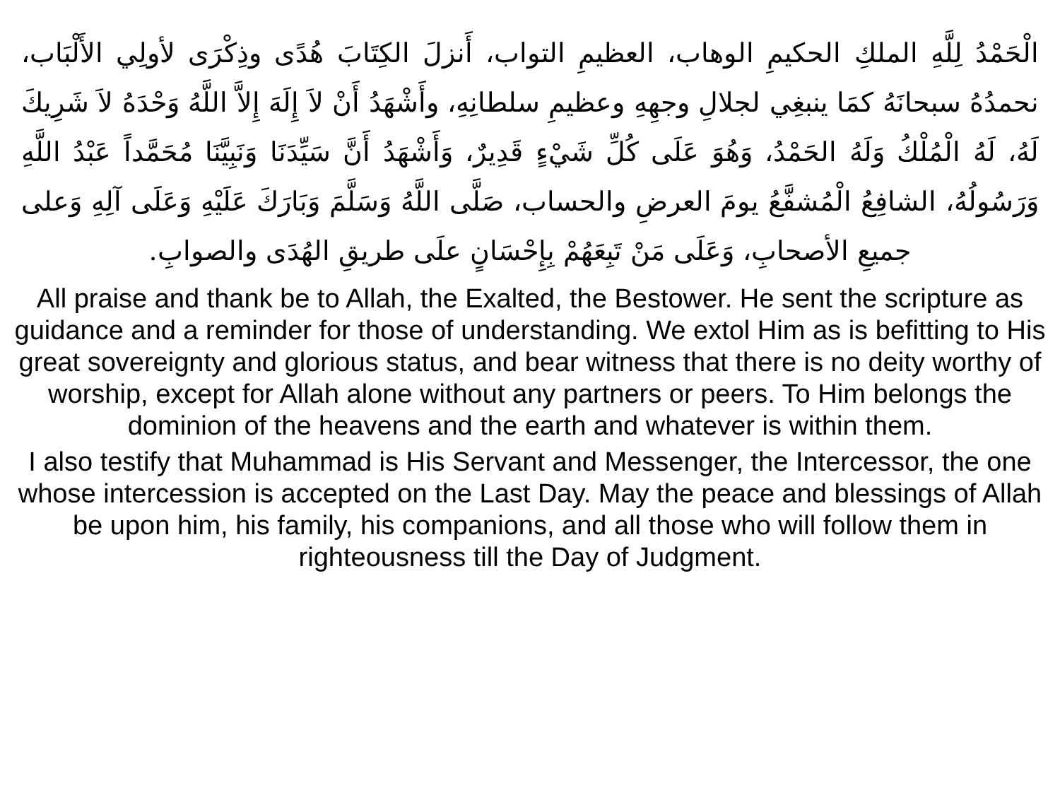الْحَمْدُ لِلَّهِ الملكِ الحكيمِ الوهاب، العظيمِ التواب، أَنزلَ الكِتَابَ هُدًى وذِكْرَى لأولِي الأَلْبَاب، نحمدُهُ سبحانَهُ كمَا ينبغِي لجلالِ وجهِهِ وعظيمِ سلطانِهِ، وأَشْهَدُ أَنْ لاَ إِلَهَ إِلاَّ اللَّهُ وَحْدَهُ لاَ شَرِيكَ لَهُ، لَهُ الْمُلْكُ وَلَهُ الحَمْدُ، وَهُوَ عَلَى كُلِّ شَيْءٍ قَدِيرٌ، وَأَشْهَدُ أَنَّ سَيِّدَنَا وَنَبِيَّنَا مُحَمَّداً عَبْدُ اللَّهِ وَرَسُولُهُ، الشافِعُ الْمُشفَّعُ يومَ العرضِ والحساب، صَلَّى اللَّهُ وَسَلَّمَ وَبَارَكَ عَلَيْهِ وَعَلَى آلِهِ وَعلى جميعِ الأصحابِ، وَعَلَى مَنْ تَبِعَهُمْ بِإِحْسَانٍ علَى طريقِ الهُدَى والصوابِ.
All praise and thank be to Allah, the Exalted, the Bestower. He sent the scripture as guidance and a reminder for those of understanding. We extol Him as is befitting to His great sovereignty and glorious status, and bear witness that there is no deity worthy of worship, except for Allah alone without any partners or peers. To Him belongs the dominion of the heavens and the earth and whatever is within them.
I also testify that Muhammad is His Servant and Messenger, the Intercessor, the one whose intercession is accepted on the Last Day. May the peace and blessings of Allah be upon him, his family, his companions, and all those who will follow them in righteousness till the Day of Judgment.